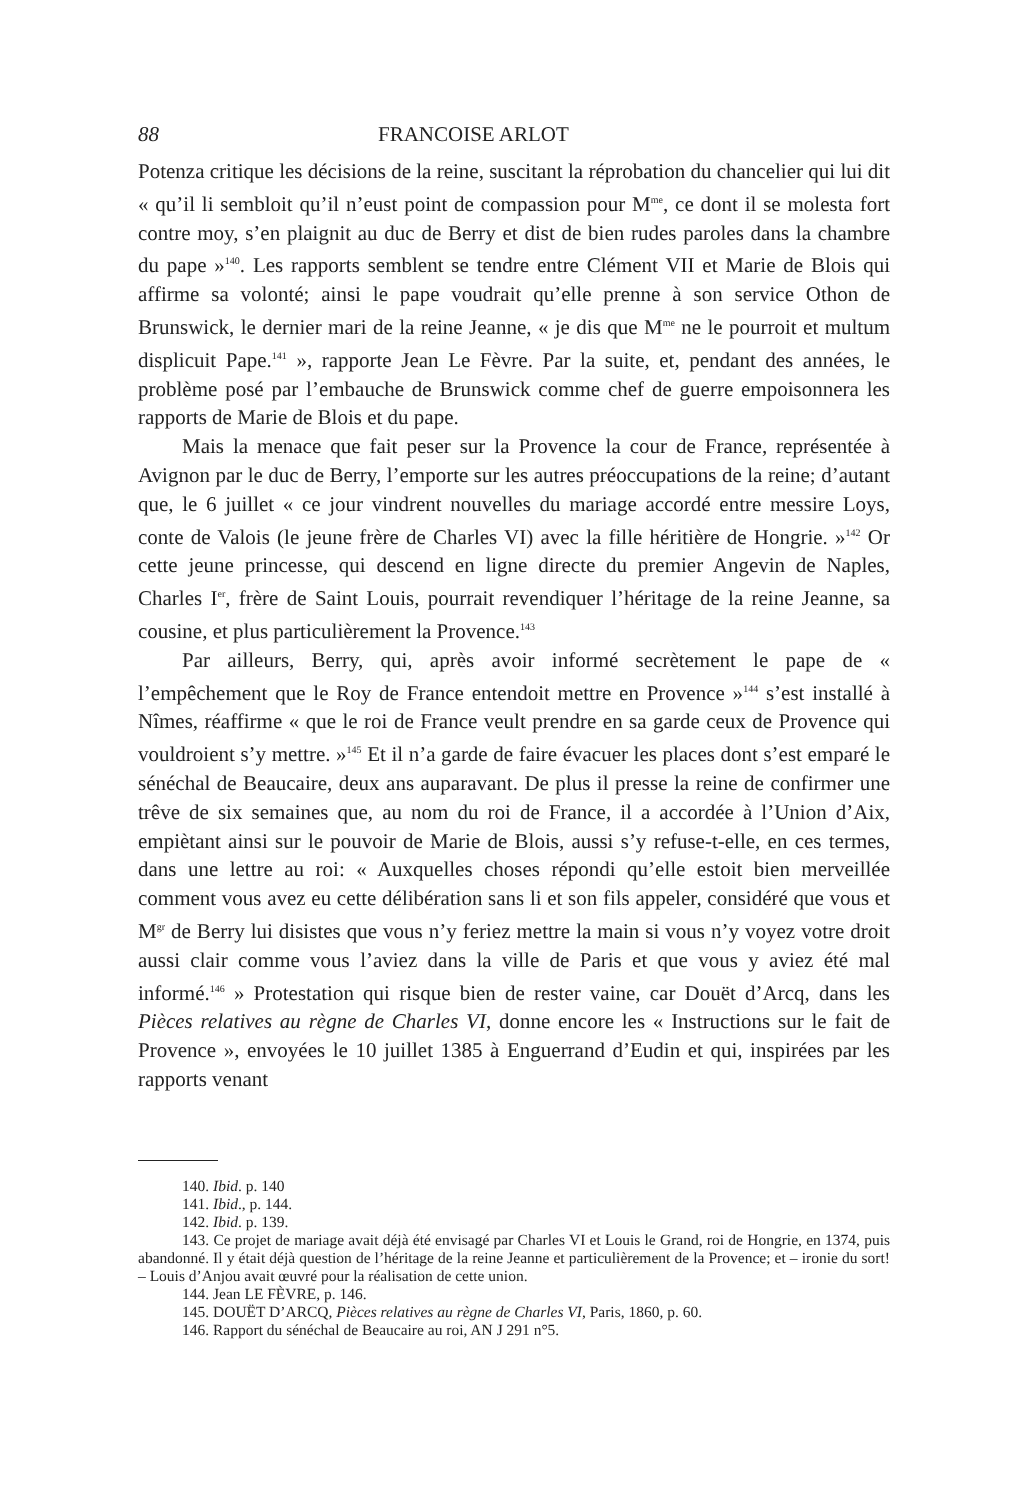88 FRANCOISE ARLOT
Potenza critique les décisions de la reine, suscitant la réprobation du chancelier qui lui dit « qu’il li sembloit qu’il n’eust point de compassion pour M<sup>me</sup>, ce dont il se molesta fort contre moy, s’en plaignit au duc de Berry et dist de bien rudes paroles dans la chambre du pape »<sup>140</sup>. Les rapports semblent se tendre entre Clément VII et Marie de Blois qui affirme sa volonté; ainsi le pape voudrait qu’elle prenne à son service Othon de Brunswick, le dernier mari de la reine Jeanne, « je dis que M<sup>me</sup> ne le pourroit et multum displicuit Pape.<sup>141</sup> », rapporte Jean Le Fèvre. Par la suite, et, pendant des années, le problème posé par l’embauche de Brunswick comme chef de guerre empoisonnera les rapports de Marie de Blois et du pape.
Mais la menace que fait peser sur la Provence la cour de France, représentée à Avignon par le duc de Berry, l’emporte sur les autres préoccupations de la reine; d’autant que, le 6 juillet « ce jour vindrent nouvelles du mariage accordé entre messire Loys, conte de Valois (le jeune frère de Charles VI) avec la fille héritière de Hongrie. »<sup>142</sup> Or cette jeune princesse, qui descend en ligne directe du premier Angevin de Naples, Charles I<sup>er</sup>, frère de Saint Louis, pourrait revendiquer l’héritage de la reine Jeanne, sa cousine, et plus particulièrement la Provence.<sup>143</sup>
Par ailleurs, Berry, qui, après avoir informé secrètement le pape de « l’empêchement que le Roy de France entendoit mettre en Provence »<sup>144</sup> s’est installé à Nîmes, réaffirme « que le roi de France veult prendre en sa garde ceux de Provence qui vouldroient s’y mettre. »<sup>145</sup> Et il n’a garde de faire évacuer les places dont s’est emparé le sénéchal de Beaucaire, deux ans auparavant. De plus il presse la reine de confirmer une trêve de six semaines que, au nom du roi de France, il a accordée à l’Union d’Aix, empiètant ainsi sur le pouvoir de Marie de Blois, aussi s’y refuse-t-elle, en ces termes, dans une lettre au roi: « Auxquelles choses répondi qu’elle estoit bien merveillée comment vous avez eu cette délibération sans li et son fils appeler, considéré que vous et M<sup>gr</sup> de Berry lui disistes que vous n’y feriez mettre la main si vous n’y voyez votre droit aussi clair comme vous l’aviez dans la ville de Paris et que vous y aviez été mal informé.<sup>146</sup> » Protestation qui risque bien de rester vaine, car Douët d’Arcq, dans les Pièces relatives au règne de Charles VI, donne encore les « Instructions sur le fait de Provence », envoyées le 10 juillet 1385 à Enguerrand d’Eudin et qui, inspirées par les rapports venant
140. Ibid. p. 140
141. Ibid., p. 144.
142. Ibid. p. 139.
143. Ce projet de mariage avait déjà été envisagé par Charles VI et Louis le Grand, roi de Hongrie, en 1374, puis abandonné. Il y était déjà question de l’héritage de la reine Jeanne et particulièrement de la Provence; et – ironie du sort! – Louis d’Anjou avait œuvré pour la réalisation de cette union.
144. Jean LE FÈVRE, p. 146.
145. DOUËT D’ARCQ, Pièces relatives au règne de Charles VI, Paris, 1860, p. 60.
146. Rapport du sénéchal de Beaucaire au roi, AN J 291 n°5.